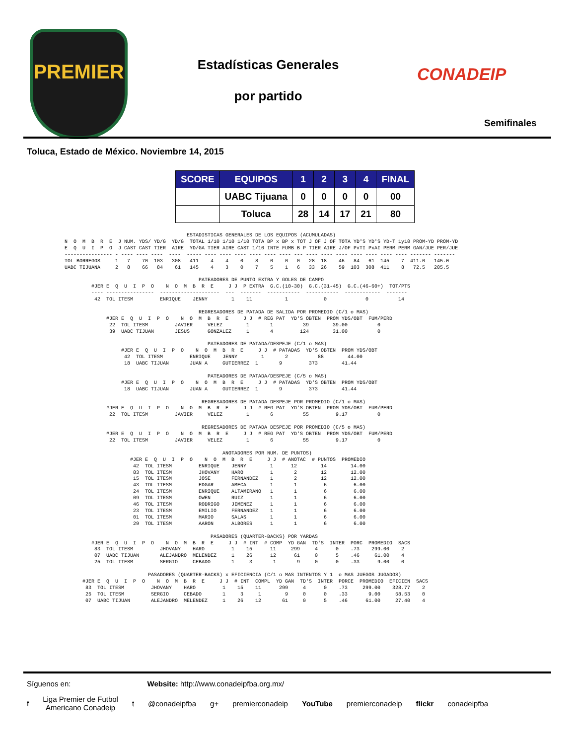PREMIER
Estadísticas Generales
por partido
CONADEIP
Semifinales
Toluca, Estado de México. Noviembre 14, 2015
| SCORE | EQUIPOS | 1 | 2 | 3 | 4 | FINAL |
| --- | --- | --- | --- | --- | --- | --- |
| | UABC Tijuana | 0 | 0 | 0 | 0 | 00 |
| | Toluca | 28 | 14 | 17 | 21 | 80 |
                                         ESTADISTICAS GENERALES DE LOS EQUIPOS (ACUMULADAS)
N  O  M  B  R  E  J NUM. YDS/ YD/G  YD/G  TOTAL 1/10 1/10 1/10 TOTA BP x BP x TOT J OF J OF TOTA YD'S YD'S YD-T 1y10 PROM-YD PROM-YD
E  Q  U  I  P  O  J CAST CAST TIER  AIRE  YD/GA TIER AIRE CAST 1/10 INTE FUMB B P TIER AIRE J/OF PxTI PxAI PERM PERM GAN/JUE PER/JUE
---------------- - ---- ---- ----  ----  ----- ---- ---- ---- ---- ---- ---- --- ---- ---- ---- ---- ---- ---- ---- ------- -------
TOL BORREGOS     1   7    70  103   308   411    4    4    0    8    0    0   0   28  18    46   84   61  145    7  411.0   145.0
UABC TIJUANA     2   8    66   84    61   145    4    3    0    7    5    1   6   33  26    59  103  308  411    8   72.5   205.5

                                             PATEADORES DE PUNTO EXTRA Y GOLES DE CAMPO
         #JER E  Q  U  I  P  O    N  O  M  B  R  E     J J  P EXTRA  G.C.(10-30)  G.C.(31-45)  G.C.(46-60+)  TOT/PTS
         ---- ----------------  --------------------  ---  -------  -----------  -----------  ------------  -------
          42  TOL ITESM         ENRIQUE    JENNY        1    11           1            0             0          14

                                             REGRESADORES DE PATADA DE SALIDA POR PROMEDIO (C/1 o MAS)
              #JER E  Q  U  I  P  O    N  O  M  B  R  E     J J  # REG PAT  YD'S OBTEN  PROM YDS/OBT  FUM/PERD
               22  TOL ITESM         JAVIER     VELEZ        1       1          39        39.00          0
               39  UABC TIJUAN       JESUS      GONZALEZ     1       4         124        31.00          0

                                                PATEADORES DE PATADA/DESPEJE (C/1 o MAS)
                   #JER E  Q  U  I  P  O    N  O  M  B  R  E     J J  # PATADAS  YD'S OBTEN  PROM YDS/OBT
                    42  TOL ITESM         ENRIQUE    JENNY        1       2          88        44.00
                    18  UABC TIJUAN       JUAN A     GUTIERREZ  1       9         373        41.44

                                                PATEADORES DE PATADA/DESPEJE (C/5 o MAS)
                   #JER E  Q  U  I  P  O    N  O  M  B  R  E     J J  # PATADAS  YD'S OBTEN  PROM YDS/OBT
                    18  UABC TIJUAN       JUAN A     GUTIERREZ  1       9         373        41.44

                                              REGRESADORES DE PATADA DESPEJE POR PROMEDIO (C/1 o MAS)
              #JER E  Q  U  I  P  O    N  O  M  B  R  E     J J  # REG PAT  YD'S OBTEN  PROM YDS/OBT  FUM/PERD
               22  TOL ITESM         JAVIER     VELEZ        1       6          55         9.17          0

                                              REGRESADORES DE PATADA DESPEJE POR PROMEDIO (C/5 o MAS)
              #JER E  Q  U  I  P  O    N  O  M  B  R  E     J J  # REG PAT  YD'S OBTEN  PROM YDS/OBT  FUM/PERD
               22  TOL ITESM         JAVIER     VELEZ        1       6          55         9.17          0

                                                     ANOTADORES POR NUM. DE PUNTOS)
                      #JER E  Q  U  I  P  O    N  O  M  B  R  E     J J  # ANOTAC  # PUNTOS  PROMEDIO
                       42  TOL ITESM         ENRIQUE    JENNY        1      12        14        14.00
                       83  TOL ITESM         JHOVANY    HARO         1       2        12        12.00
                       15  TOL ITESM         JOSE       FERNANDEZ    1       2        12        12.00
                       43  TOL ITESM         EDGAR      AMECA        1       1         6         6.00
                       24  TOL ITESM         ENRIQUE    ALTAMIRANO   1       1         6         6.00
                       09  TOL ITESM         OWEN       RUIZ         1       1         6         6.00
                       46  TOL ITESM         RODRIGO    JIMENEZ      1       1         6         6.00
                       23  TOL ITESM         EMILIO     FERNANDEZ    1       1         6         6.00
                       01  TOL ITESM         MARIO      SALAS        1       1         6         6.00
                       29  TOL ITESM         AARON      ALBORES      1       1         6         6.00

                                                 PASADORES (QUARTER-BACKS) POR YARDAS
         #JER E  Q  U  I  P  O    N  O  M  B  R  E     J J  # INT  # COMP  YD GAN  TD'S  INTER  PORC  PROMEDIO  SACS
          83  TOL ITESM         JHOVANY    HARO         1    15      11     299     4      0    .73    299.00    2
          07  UABC TIJUAN       ALEJANDRO  MELENDEZ     1    26      12      61     0      5    .46     61.00    4
          25  TOL ITESM         SERGIO     CEBADO       1     3       1       9     0      0    .33      9.00    0

                            PASADORES (QUARTER-BACKS) x EFICIENCIA (C/1 o MAS INTENTOS Y 1  o MAS JUEGOS JUGADOS)
      #JER E  Q  U  I  P  O    N  O  M  B  R  E     J J  # INT  COMPL  YD GAN  TD'S  INTER  PORCE  PROMEDIO  EFICIEN  SACS
       83  TOL ITESM         JHOVANY    HARO         1    15    11      299     4      0    .73     299.00    328.77    2
       25  TOL ITESM         SERGIO     CEBADO       1     3     1        9     0      0    .33       9.00     58.53    0
       07  UABC TIJUAN       ALEJANDRO  MELENDEZ     1    26    12       61     0      5    .46      61.00     27.40    4
Síguenos en: Website: http://www.conadeipfba.org.mx/
f Liga Premier de Futbol
Americano Conadeip t @conadeipfba g+ premierconadeip YouTube premierconadeip flickr conadeipfba